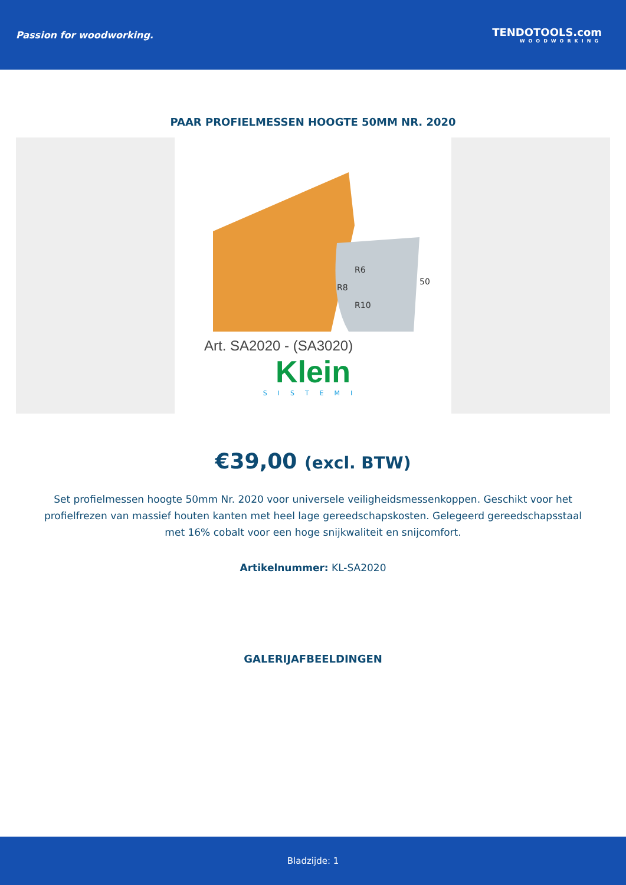Passion for woodworking. TENDOTOOLS.com
WOODWORKING
PAAR PROFIELMESSEN HOOGTE 50MM NR. 2020
R6
R8
R10
50
Art. SA2020 - (SA3020)
Klein
SISTEMI
€39,00 (excl. BTW)
Set profielmessen hoogte 50mm Nr. 2020 voor universele veiligheidsmessenkoppen. Geschikt voor het profielfrezen van massief houten kanten met heel lage gereedschapskosten. Gelegeerd gereedschapsstaal met 16% cobalt voor een hoge snijkwaliteit en snijcomfort.
Artikelnummer: KL-SA2020
GALERIJAFBEELDINGEN
Bladzijde: 1